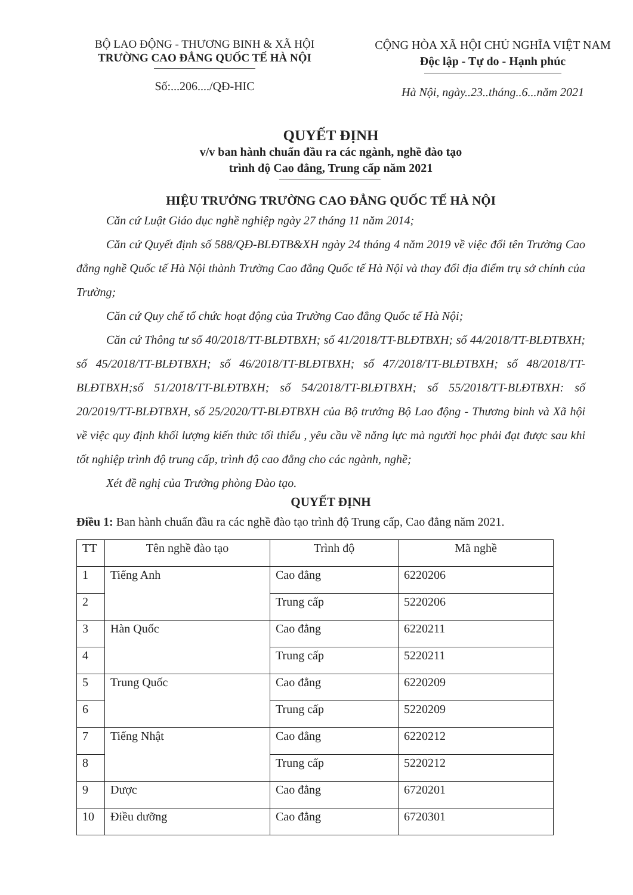BỘ LAO ĐỘNG - THƯƠNG BINH & XÃ HỘI
TRƯỜNG CAO ĐẲNG QUỐC TẾ HÀ NỘI
Số:...206..../QĐ-HIC
CỘNG HÒA XÃ HỘI CHỦ NGHĨA VIỆT NAM
Độc lập - Tự do - Hạnh phúc
Hà Nội, ngày..23..tháng..6...năm 2021
QUYẾT ĐỊNH
v/v ban hành chuẩn đầu ra các ngành, nghề đào tạo
trình độ Cao đẳng, Trung cấp năm 2021
HIỆU TRƯỞNG TRƯỜNG CAO ĐẲNG QUỐC TẾ HÀ NỘI
Căn cứ Luật Giáo dục nghề nghiệp ngày 27 tháng 11 năm 2014;
Căn cứ Quyết định số 588/QĐ-BLĐTB&XH ngày 24 tháng 4 năm 2019 về việc đổi tên Trường Cao đẳng nghề Quốc tế Hà Nội thành Trường Cao đẳng Quốc tế Hà Nội và thay đổi địa điểm trụ sở chính của Trường;
Căn cứ Quy chế tổ chức hoạt động của Trường Cao đẳng Quốc tế Hà Nội;
Căn cứ Thông tư số 40/2018/TT-BLĐTBXH; số 41/2018/TT-BLĐTBXH; số 44/2018/TT-BLĐTBXH; số 45/2018/TT-BLĐTBXH; số 46/2018/TT-BLĐTBXH; số 47/2018/TT-BLĐTBXH; số 48/2018/TT-BLĐTBXH;số 51/2018/TT-BLĐTBXH; số 54/2018/TT-BLĐTBXH; số 55/2018/TT-BLĐTBXH: số 20/2019/TT-BLĐTBXH, số 25/2020/TT-BLĐTBXH của Bộ trưởng Bộ Lao động - Thương binh và Xã hội về việc quy định khối lượng kiến thức tối thiểu , yêu cầu về năng lực mà người học phải đạt được sau khi tốt nghiệp trình độ trung cấp, trình độ cao đẳng cho các ngành, nghề;
Xét đề nghị của Trưởng phòng Đào tạo.
QUYẾT ĐỊNH
Điều 1: Ban hành chuẩn đầu ra các nghề đào tạo trình độ Trung cấp, Cao đẳng năm 2021.
| TT | Tên nghề đào tạo | Trình độ | Mã nghề |
| --- | --- | --- | --- |
| 1 | Tiếng Anh | Cao đẳng | 6220206 |
| 2 | | Trung cấp | 5220206 |
| 3 | Hàn Quốc | Cao đẳng | 6220211 |
| 4 | | Trung cấp | 5220211 |
| 5 | Trung Quốc | Cao đẳng | 6220209 |
| 6 | | Trung cấp | 5220209 |
| 7 | Tiếng Nhật | Cao đẳng | 6220212 |
| 8 | | Trung cấp | 5220212 |
| 9 | Dược | Cao đẳng | 6720201 |
| 10 | Điều dưỡng | Cao đẳng | 6720301 |